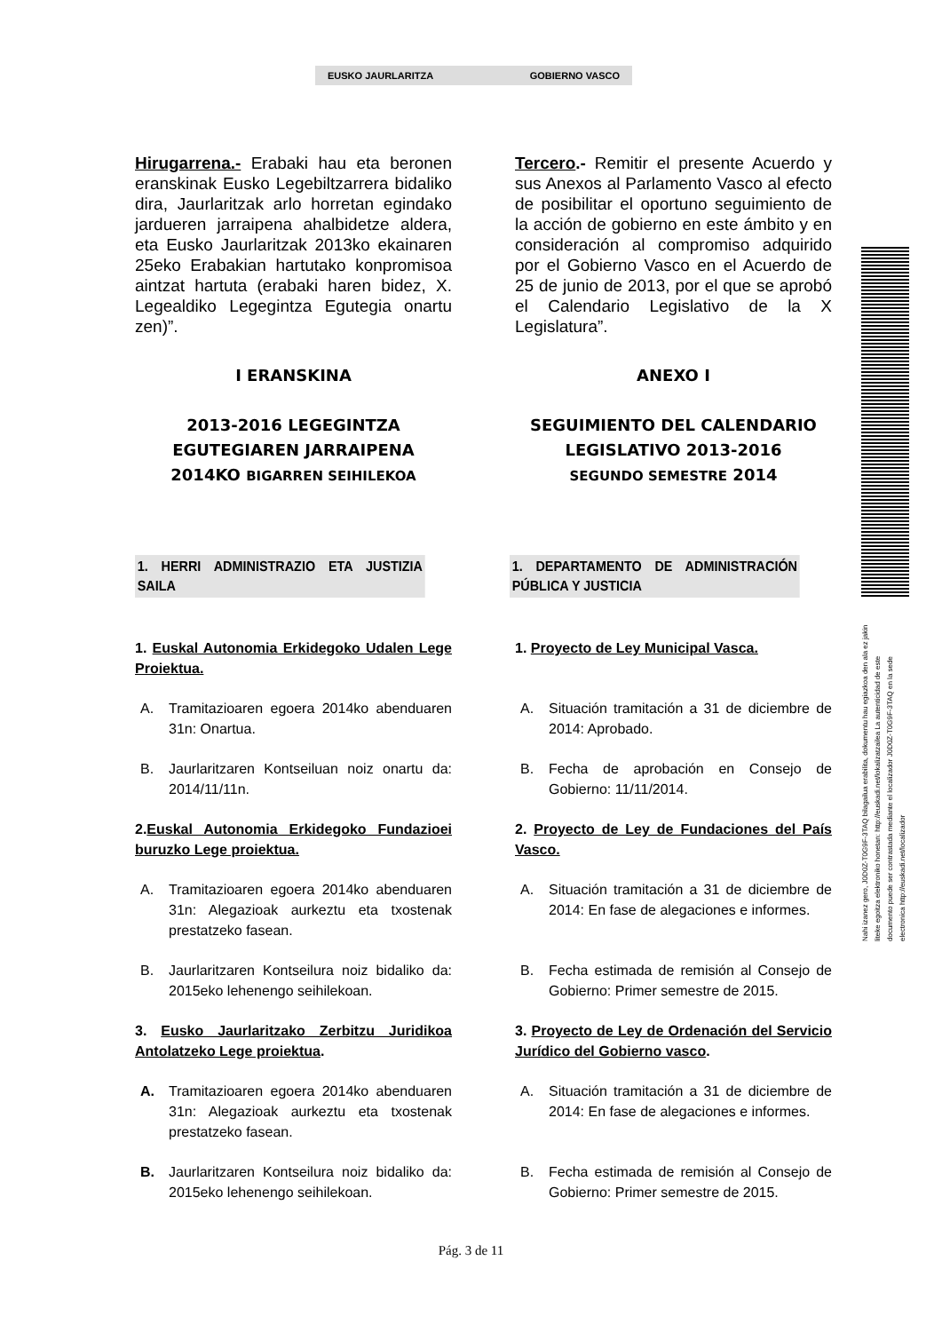EUSKO JAURLARITZA GOBIERNO VASCO
Nahi izanez gero, J0D0Z-T0G9F-3TAQ bilagailua erabilita, dokumentu hau egiazkoa den ala ez jakin liteke egoitza elektroniko honetan: http://euskadi.net/lokalizatzailea La autenticidad de este documento puede ser contrastada mediante el localizador J0D0Z-T0G9F-3TAQ en la sede electronica http://euskadi.net/localizador
Hirugarrena.- Erabaki hau eta beronen eranskinak Eusko Legebiltzarrera bidaliko dira, Jaurlaritzak arlo horretan egindako jardueren jarraipena ahalbidetze aldera, eta Eusko Jaurlaritzak 2013ko ekainaren 25eko Erabakian hartutako konpromisoa aintzat hartuta (erabaki haren bidez, X. Legealdiko Legegintza Egutegia onartu zen)”.
Tercero.- Remitir el presente Acuerdo y sus Anexos al Parlamento Vasco al efecto de posibilitar el oportuno seguimiento de la acción de gobierno en este ámbito y en consideración al compromiso adquirido por el Gobierno Vasco en el Acuerdo de 25 de junio de 2013, por el que se aprobó el Calendario Legislativo de la X Legislatura”.
I ERANSKINA ANEXO I
2013-2016 LEGEGINTZA
EGUTEGIAREN JARRAIPENA
2014KO BIGARREN SEIHILEKOA
SEGUIMIENTO DEL CALENDARIO
LEGISLATIVO 2013-2016
SEGUNDO SEMESTRE 2014
1. HERRI ADMINISTRAZIO ETA JUSTIZIA SAILA
1. DEPARTAMENTO DE ADMINISTRACIÓN PÚBLICA Y JUSTICIA
1. Euskal Autonomia Erkidegoko Udalen Lege Proiektua.
A. Tramitazioaren egoera 2014ko abenduaren 31n: Onartua.
B. Jaurlaritzaren Kontseiluan noiz onartu da: 2014/11/11n.
2.Euskal Autonomia Erkidegoko Fundazioei buruzko Lege proiektua.
A. Tramitazioaren egoera 2014ko abenduaren 31n: Alegazioak aurkeztu eta txostenak prestatzeko fasean.
B. Jaurlaritzaren Kontseilura noiz bidaliko da: 2015eko lehenengo seihilekoan.
3. Eusko Jaurlaritzako Zerbitzu Juridikoa Antolatzeko Lege proiektua.
A. Tramitazioaren egoera 2014ko abenduaren 31n: Alegazioak aurkeztu eta txostenak prestatzeko fasean.
B. Jaurlaritzaren Kontseilura noiz bidaliko da: 2015eko lehenengo seihilekoan.
1. Proyecto de Ley Municipal Vasca.
A. Situación tramitación a 31 de diciembre de 2014: Aprobado.
B. Fecha de aprobación en Consejo de Gobierno: 11/11/2014.
2. Proyecto de Ley de Fundaciones del País Vasco.
A. Situación tramitación a 31 de diciembre de 2014: En fase de alegaciones e informes.
B. Fecha estimada de remisión al Consejo de Gobierno: Primer semestre de 2015.
3. Proyecto de Ley de Ordenación del Servicio Jurídico del Gobierno vasco.
A. Situación tramitación a 31 de diciembre de 2014: En fase de alegaciones e informes.
B. Fecha estimada de remisión al Consejo de Gobierno: Primer semestre de 2015.
Pág. 3 de 11